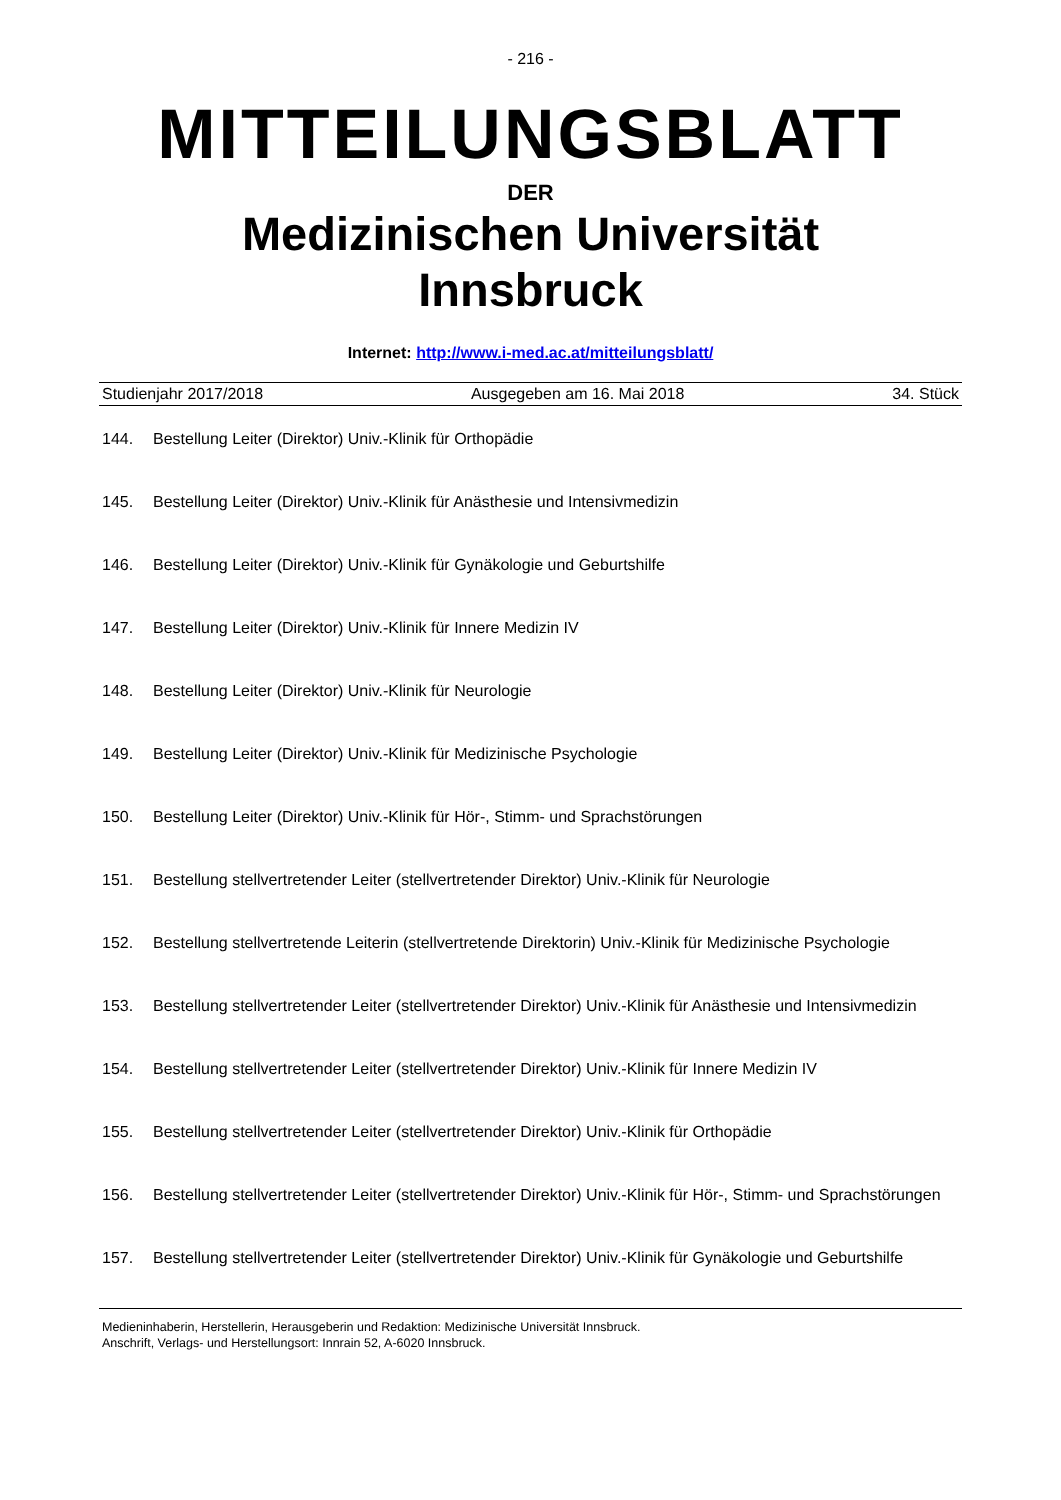- 216 -
MITTEILUNGSBLATT
DER
Medizinischen Universität
Innsbruck
Internet: http://www.i-med.ac.at/mitteilungsblatt/
Studienjahr 2017/2018 Ausgegeben am 16. Mai 2018 34. Stück
144. Bestellung Leiter (Direktor) Univ.-Klinik für Orthopädie
145. Bestellung Leiter (Direktor) Univ.-Klinik für Anästhesie und Intensivmedizin
146. Bestellung Leiter (Direktor) Univ.-Klinik für Gynäkologie und Geburtshilfe
147. Bestellung Leiter (Direktor) Univ.-Klinik für Innere Medizin IV
148. Bestellung Leiter (Direktor) Univ.-Klinik für Neurologie
149. Bestellung Leiter (Direktor) Univ.-Klinik für Medizinische Psychologie
150. Bestellung Leiter (Direktor) Univ.-Klinik für Hör-, Stimm- und Sprachstörungen
151. Bestellung stellvertretender Leiter (stellvertretender Direktor) Univ.-Klinik für Neurologie
152. Bestellung stellvertretende Leiterin (stellvertretende Direktorin) Univ.-Klinik für Medizinische Psychologie
153. Bestellung stellvertretender Leiter (stellvertretender Direktor) Univ.-Klinik für Anästhesie und Intensivmedizin
154. Bestellung stellvertretender Leiter (stellvertretender Direktor) Univ.-Klinik für Innere Medizin IV
155. Bestellung stellvertretender Leiter (stellvertretender Direktor) Univ.-Klinik für Orthopädie
156. Bestellung stellvertretender Leiter (stellvertretender Direktor) Univ.-Klinik für Hör-, Stimm- und Sprachstörungen
157. Bestellung stellvertretender Leiter (stellvertretender Direktor) Univ.-Klinik für Gynäkologie und Geburtshilfe
Medieninhaberin, Herstellerin, Herausgeberin und Redaktion: Medizinische Universität Innsbruck.
Anschrift, Verlags- und Herstellungsort: Innrain 52, A-6020 Innsbruck.